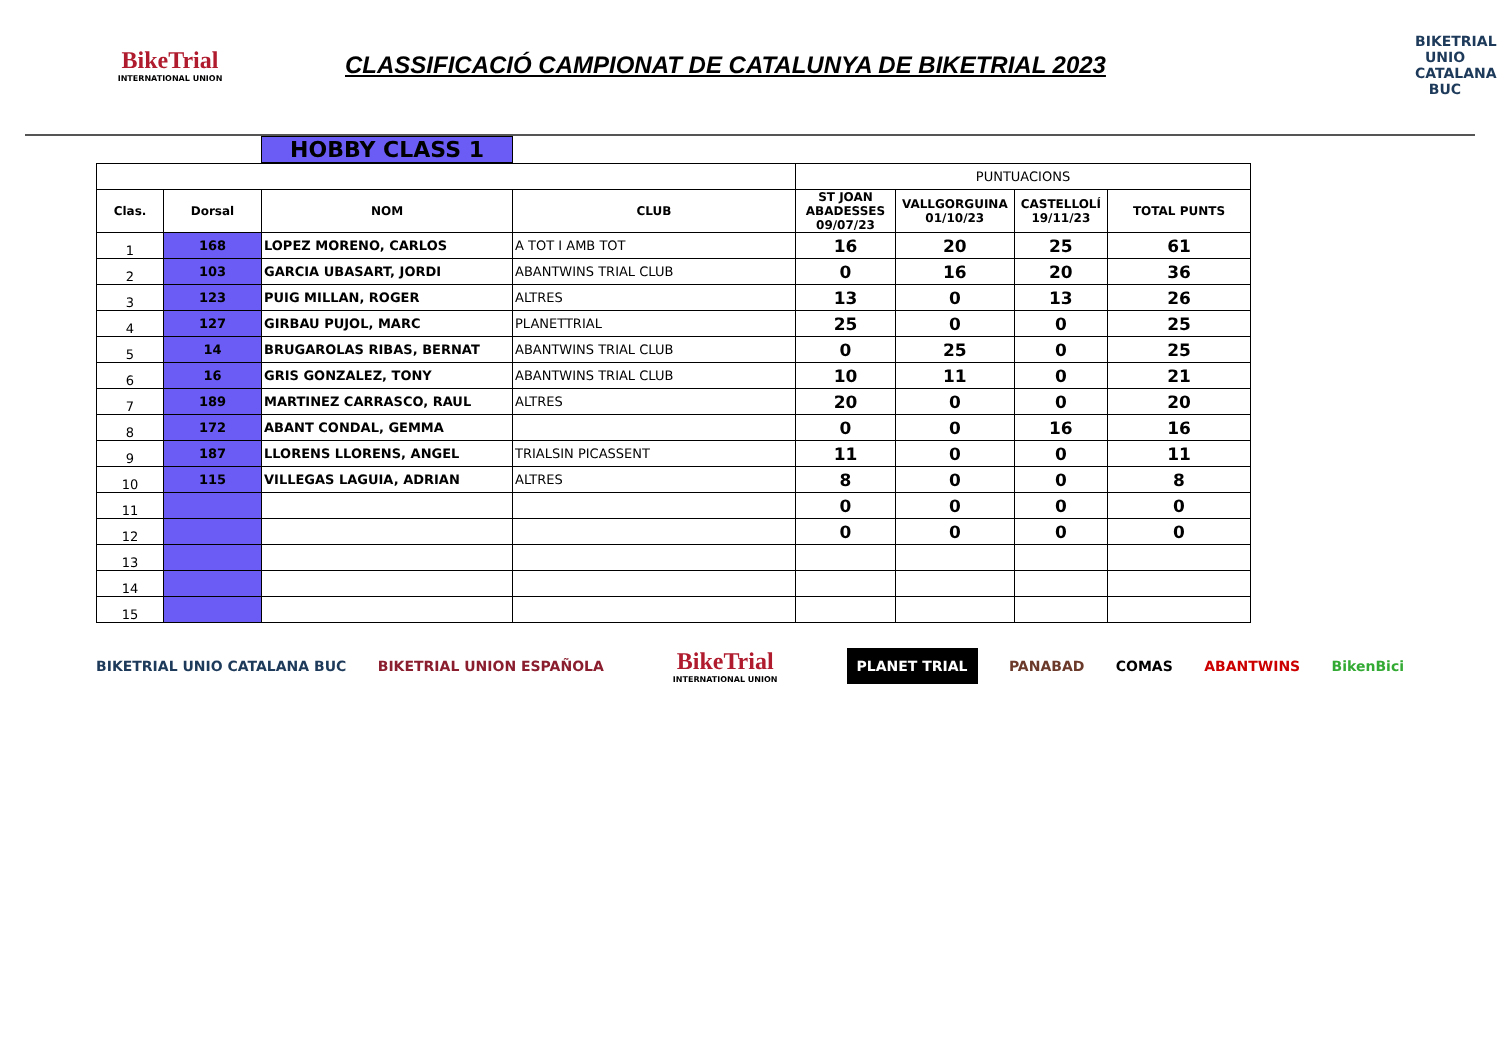BikeTrial
INTERNATIONAL UNION
CLASSIFICACIÓ CAMPIONAT DE CATALUNYA DE BIKETRIAL 2023
BIKETRIAL UNIO CATALANA BUC
HOBBY CLASS 1
| | | | | PUNTUACIONS | | | |
| Clas. | Dorsal | NOM | CLUB | ST JOAN ABADESSES 09/07/23 | VALLGORGUINA 01/10/23 | CASTELLOLÍ 19/11/23 | TOTAL PUNTS |
| 1 | 168 | LOPEZ MORENO, CARLOS | A TOT I AMB TOT | 16 | 20 | 25 | 61 |
| 2 | 103 | GARCIA UBASART, JORDI | ABANTWINS TRIAL CLUB | 0 | 16 | 20 | 36 |
| 3 | 123 | PUIG MILLAN, ROGER | ALTRES | 13 | 0 | 13 | 26 |
| 4 | 127 | GIRBAU PUJOL, MARC | PLANETTRIAL | 25 | 0 | 0 | 25 |
| 5 | 14 | BRUGAROLAS RIBAS, BERNAT | ABANTWINS TRIAL CLUB | 0 | 25 | 0 | 25 |
| 6 | 16 | GRIS GONZALEZ, TONY | ABANTWINS TRIAL CLUB | 10 | 11 | 0 | 21 |
| 7 | 189 | MARTINEZ CARRASCO, RAUL | ALTRES | 20 | 0 | 0 | 20 |
| 8 | 172 | ABANT CONDAL, GEMMA | | 0 | 0 | 16 | 16 |
| 9 | 187 | LLORENS LLORENS, ANGEL | TRIALSIN PICASSENT | 11 | 0 | 0 | 11 |
| 10 | 115 | VILLEGAS LAGUIA, ADRIAN | ALTRES | 8 | 0 | 0 | 8 |
| 11 | | | | 0 | 0 | 0 | 0 |
| 12 | | | | 0 | 0 | 0 | 0 |
| 13 | | | | | | | |
| 14 | | | | | | | |
| 15 | | | | | | | |
BIKETRIAL UNIO CATALANA BUC BIKETRIAL UNION ESPAÑOLA BikeTrial
INTERNATIONAL UNION PLANET TRIAL PANABAD COMAS ABANTWINS BikenBici